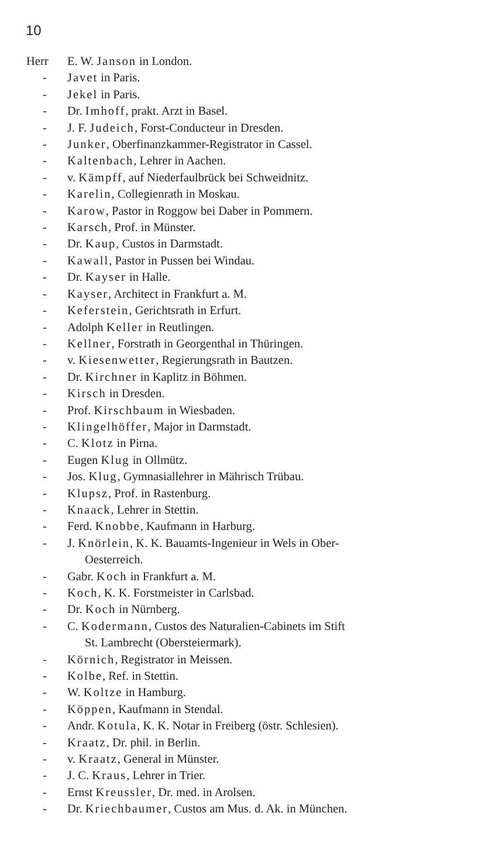10
Herr E. W. Janson in London.
- Javet in Paris.
- Jekel in Paris.
- Dr. Imhoff, prakt. Arzt in Basel.
- J. F. Judeich, Forst-Conducteur in Dresden.
- Junker, Oberfinanzkammer-Registrator in Cassel.
- Kaltenbach, Lehrer in Aachen.
- v. Kämpff, auf Niederfaulbrück bei Schweidnitz.
- Karelin, Collegienrath in Moskau.
- Karow, Pastor in Roggow bei Daber in Pommern.
- Karsch, Prof. in Münster.
- Dr. Kaup, Custos in Darmstadt.
- Kawall, Pastor in Pussen bei Windau.
- Dr. Kayser in Halle.
- Kayser, Architect in Frankfurt a. M.
- Keferstein, Gerichtsrath in Erfurt.
- Adolph Keller in Reutlingen.
- Kellner, Forstrath in Georgenthal in Thüringen.
- v. Kiesenwetter, Regierungsrath in Bautzen.
- Dr. Kirchner in Kaplitz in Böhmen.
- Kirsch in Dresden.
- Prof. Kirschbaum in Wiesbaden.
- Klingelhöffer, Major in Darmstadt.
- C. Klotz in Pirna.
- Eugen Klug in Ollmütz.
- Jos. Klug, Gymnasiallehrer in Mährisch Trübau.
- Klupsz, Prof. in Rastenburg.
- Knaack, Lehrer in Stettin.
- Ferd. Knobbe, Kaufmann in Harburg.
- J. Knörlein, K. K. Bauamts-Ingenieur in Wels in Ober-
Oesterreich.
- Gabr. Koch in Frankfurt a. M.
- Koch, K. K. Forstmeister in Carlsbad.
- Dr. Koch in Nürnberg.
- C. Kodermann, Custos des Naturalien-Cabinets im Stift
St. Lambrecht (Obersteiermark).
- Körnich, Registrator in Meissen.
- Kolbe, Ref. in Stettin.
- W. Koltze in Hamburg.
- Köppen, Kaufmann in Stendal.
- Andr. Kotula, K. K. Notar in Freiberg (östr. Schlesien).
- Kraatz, Dr. phil. in Berlin.
- v. Kraatz, General in Münster.
- J. C. Kraus, Lehrer in Trier.
- Ernst Kreussler, Dr. med. in Arolsen.
- Dr. Kriechbaumer, Custos am Mus. d. Ak. in München.